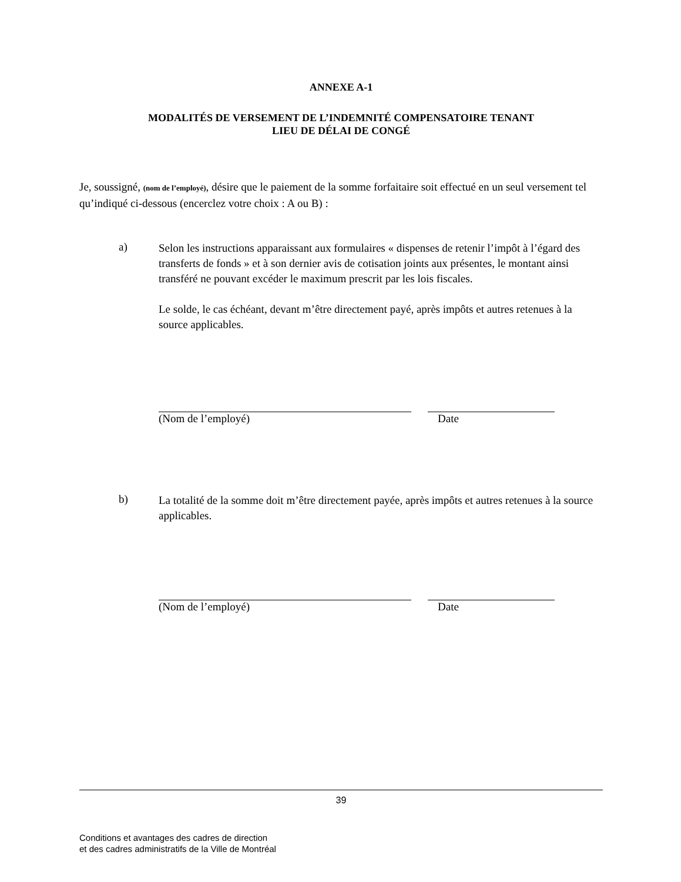ANNEXE A-1
MODALITÉS DE VERSEMENT DE L’INDEMNITÉ COMPENSATOIRE TENANT
LIEU DE DÉLAI DE CONGÉ
Je, soussigné, (nom de l’employé), désire que le paiement de la somme forfaitaire soit effectué en un seul versement tel qu’indiqué ci-dessous (encerclez votre choix : A ou B) :
a)
Selon les instructions apparaissant aux formulaires « dispenses de retenir l’impôt à l’égard des transferts de fonds » et à son dernier avis de cotisation joints aux présentes, le montant ainsi transféré ne pouvant excéder le maximum prescrit par les lois fiscales.
Le solde, le cas échéant, devant m’être directement payé, après impôts et autres retenues à la source applicables.
(Nom de l’employé) Date
b)
La totalité de la somme doit m’être directement payée, après impôts et autres retenues à la source applicables.
(Nom de l’employé) Date
39
Conditions et avantages des cadres de direction
et des cadres administratifs de la Ville de Montréal